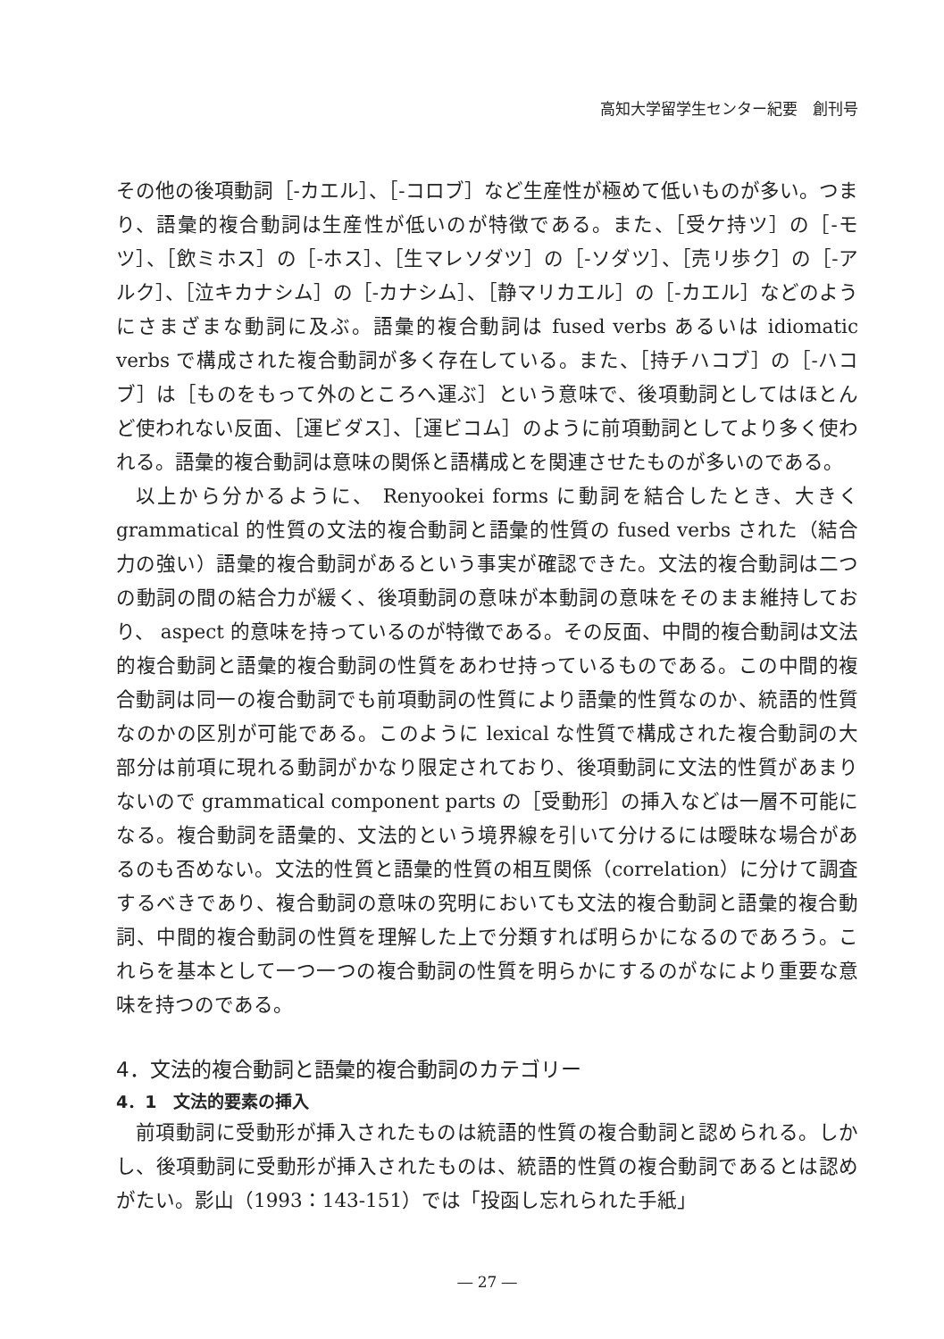高知大学留学生センター紀要　創刊号
その他の後項動詞［-カエル］、［-コロブ］など生産性が極めて低いものが多い。つまり、語彙的複合動詞は生産性が低いのが特徴である。また、［受ケ持ツ］の［-モツ］、［飲ミホス］の［-ホス］、［生マレソダツ］の［-ソダツ］、［売リ歩ク］の［-アルク］、［泣キカナシム］の［-カナシム］、［静マリカエル］の［-カエル］などのようにさまざまな動詞に及ぶ。語彙的複合動詞は fused verbs あるいは idiomatic verbs で構成された複合動詞が多く存在している。また、［持チハコブ］の［-ハコブ］は［ものをもって外のところへ運ぶ］という意味で、後項動詞としてはほとんど使われない反面、［運ビダス］、［運ビコム］のように前項動詞としてより多く使われる。語彙的複合動詞は意味の関係と語構成とを関連させたものが多いのである。
以上から分かるように、 Renyookei forms に動詞を結合したとき、大きく grammatical 的性質の文法的複合動詞と語彙的性質の fused verbs された（結合力の強い）語彙的複合動詞があるという事実が確認できた。文法的複合動詞は二つの動詞の間の結合力が緩く、後項動詞の意味が本動詞の意味をそのまま維持しており、 aspect 的意味を持っているのが特徴である。その反面、中間的複合動詞は文法的複合動詞と語彙的複合動詞の性質をあわせ持っているものである。この中間的複合動詞は同一の複合動詞でも前項動詞の性質により語彙的性質なのか、統語的性質なのかの区別が可能である。このように lexical な性質で構成された複合動詞の大部分は前項に現れる動詞がかなり限定されており、後項動詞に文法的性質があまりないので grammatical component parts の［受動形］の挿入などは一層不可能になる。複合動詞を語彙的、文法的という境界線を引いて分けるには曖昧な場合があるのも否めない。文法的性質と語彙的性質の相互関係（correlation）に分けて調査するべきであり、複合動詞の意味の究明においても文法的複合動詞と語彙的複合動詞、中間的複合動詞の性質を理解した上で分類すれば明らかになるのであろう。これらを基本として一つ一つの複合動詞の性質を明らかにするのがなにより重要な意味を持つのである。
4．文法的複合動詞と語彙的複合動詞のカテゴリー
4．1　文法的要素の挿入
前項動詞に受動形が挿入されたものは統語的性質の複合動詞と認められる。しかし、後項動詞に受動形が挿入されたものは、統語的性質の複合動詞であるとは認めがたい。影山（1993：143-151）では「投函し忘れられた手紙」
― 27 ―